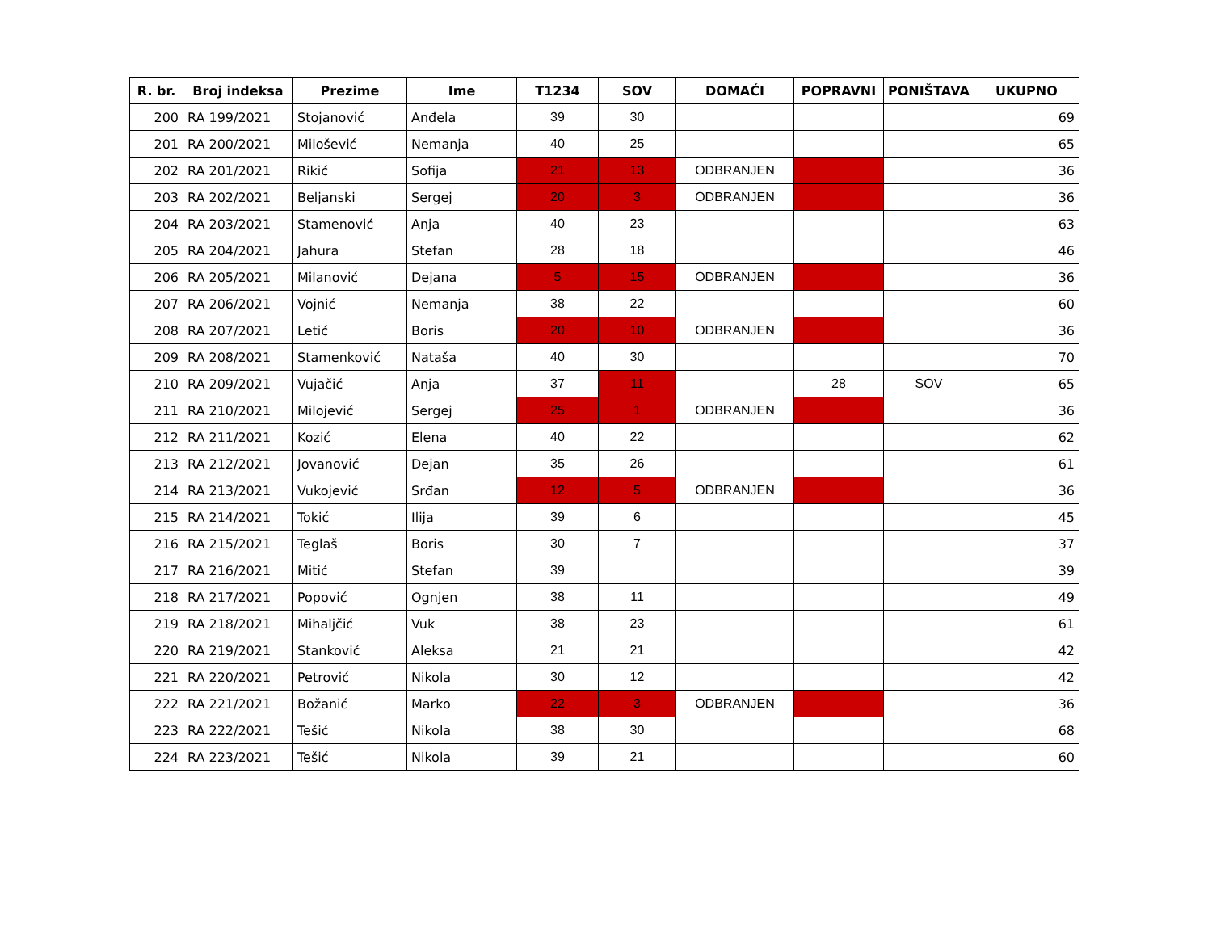| R. br. | Broj indeksa | Prezime | Ime | T1234 | SOV | DOMAĆI | POPRAVNI | PONIŠTAVA | UKUPNO |
| --- | --- | --- | --- | --- | --- | --- | --- | --- | --- |
| 200 | RA 199/2021 | Stojanović | Anđela | 39 | 30 | | | | 69 |
| 201 | RA 200/2021 | Milošević | Nemanja | 40 | 25 | | | | 65 |
| 202 | RA 201/2021 | Rikić | Sofija | 21 | 13 | ODBRANJEN | | | 36 |
| 203 | RA 202/2021 | Beljanski | Sergej | 20 | 3 | ODBRANJEN | | | 36 |
| 204 | RA 203/2021 | Stamenović | Anja | 40 | 23 | | | | 63 |
| 205 | RA 204/2021 | Jahura | Stefan | 28 | 18 | | | | 46 |
| 206 | RA 205/2021 | Milanović | Dejana | 5 | 15 | ODBRANJEN | | | 36 |
| 207 | RA 206/2021 | Vojnić | Nemanja | 38 | 22 | | | | 60 |
| 208 | RA 207/2021 | Letić | Boris | 20 | 10 | ODBRANJEN | | | 36 |
| 209 | RA 208/2021 | Stamenković | Nataša | 40 | 30 | | | | 70 |
| 210 | RA 209/2021 | Vujačić | Anja | 37 | 11 | | 28 | SOV | 65 |
| 211 | RA 210/2021 | Milojević | Sergej | 25 | 1 | ODBRANJEN | | | 36 |
| 212 | RA 211/2021 | Kozić | Elena | 40 | 22 | | | | 62 |
| 213 | RA 212/2021 | Jovanović | Dejan | 35 | 26 | | | | 61 |
| 214 | RA 213/2021 | Vukojević | Srđan | 12 | 5 | ODBRANJEN | | | 36 |
| 215 | RA 214/2021 | Tokić | Ilija | 39 | 6 | | | | 45 |
| 216 | RA 215/2021 | Teglaš | Boris | 30 | 7 | | | | 37 |
| 217 | RA 216/2021 | Mitić | Stefan | 39 | | | | | 39 |
| 218 | RA 217/2021 | Popović | Ognjen | 38 | 11 | | | | 49 |
| 219 | RA 218/2021 | Mihaljčić | Vuk | 38 | 23 | | | | 61 |
| 220 | RA 219/2021 | Stanković | Aleksa | 21 | 21 | | | | 42 |
| 221 | RA 220/2021 | Petrović | Nikola | 30 | 12 | | | | 42 |
| 222 | RA 221/2021 | Božanić | Marko | 22 | 3 | ODBRANJEN | | | 36 |
| 223 | RA 222/2021 | Tešić | Nikola | 38 | 30 | | | | 68 |
| 224 | RA 223/2021 | Tešić | Nikola | 39 | 21 | | | | 60 |